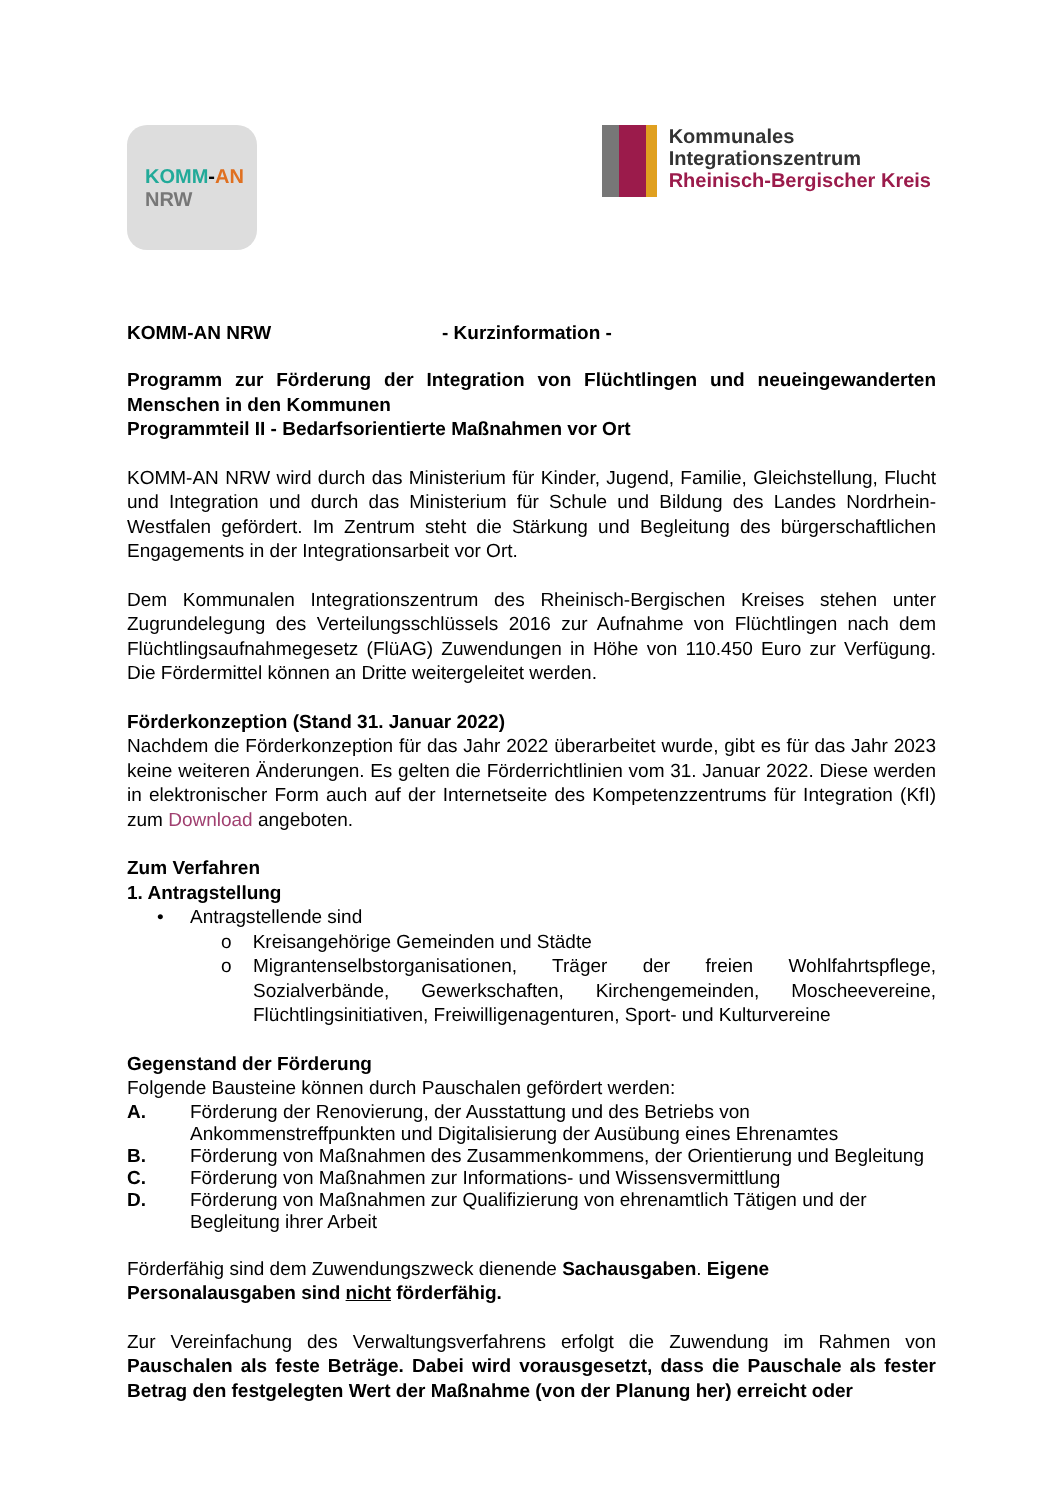KOMM-AN
NRW
Kommunales
Integrationszentrum
Rheinisch-Bergischer Kreis
KOMM-AN NRW - Kurzinformation -
Programm zur Förderung der Integration von Flüchtlingen und neueingewanderten Menschen in den Kommunen
Programmteil II - Bedarfsorientierte Maßnahmen vor Ort
KOMM-AN NRW wird durch das Ministerium für Kinder, Jugend, Familie, Gleichstellung, Flucht und Integration und durch das Ministerium für Schule und Bildung des Landes Nordrhein-Westfalen gefördert. Im Zentrum steht die Stärkung und Begleitung des bürgerschaftlichen Engagements in der Integrationsarbeit vor Ort.
Dem Kommunalen Integrationszentrum des Rheinisch-Bergischen Kreises stehen unter Zugrundelegung des Verteilungsschlüssels 2016 zur Aufnahme von Flüchtlingen nach dem Flüchtlingsaufnahmegesetz (FlüAG) Zuwendungen in Höhe von 110.450 Euro zur Verfügung. Die Fördermittel können an Dritte weitergeleitet werden.
Förderkonzeption (Stand 31. Januar 2022)
Nachdem die Förderkonzeption für das Jahr 2022 überarbeitet wurde, gibt es für das Jahr 2023 keine weiteren Änderungen. Es gelten die Förderrichtlinien vom 31. Januar 2022. Diese werden in elektronischer Form auch auf der Internetseite des Kompetenzzentrums für Integration (KfI) zum Download angeboten.
Zum Verfahren
1. Antragstellung
• Antragstellende sind
o Kreisangehörige Gemeinden und Städte
o Migrantenselbstorganisationen, Träger der freien Wohlfahrtspflege, Sozialverbände, Gewerkschaften, Kirchengemeinden, Moscheevereine, Flüchtlingsinitiativen, Freiwilligenagenturen, Sport- und Kulturvereine
Gegenstand der Förderung
Folgende Bausteine können durch Pauschalen gefördert werden:
A. Förderung der Renovierung, der Ausstattung und des Betriebs von Ankommenstreffpunkten und Digitalisierung der Ausübung eines Ehrenamtes
B. Förderung von Maßnahmen des Zusammenkommens, der Orientierung und Begleitung
C. Förderung von Maßnahmen zur Informations- und Wissensvermittlung
D. Förderung von Maßnahmen zur Qualifizierung von ehrenamtlich Tätigen und der Begleitung ihrer Arbeit
Förderfähig sind dem Zuwendungszweck dienende Sachausgaben. Eigene Personalausgaben sind nicht förderfähig.
Zur Vereinfachung des Verwaltungsverfahrens erfolgt die Zuwendung im Rahmen von Pauschalen als feste Beträge. Dabei wird vorausgesetzt, dass die Pauschale als fester Betrag den festgelegten Wert der Maßnahme (von der Planung her) erreicht oder